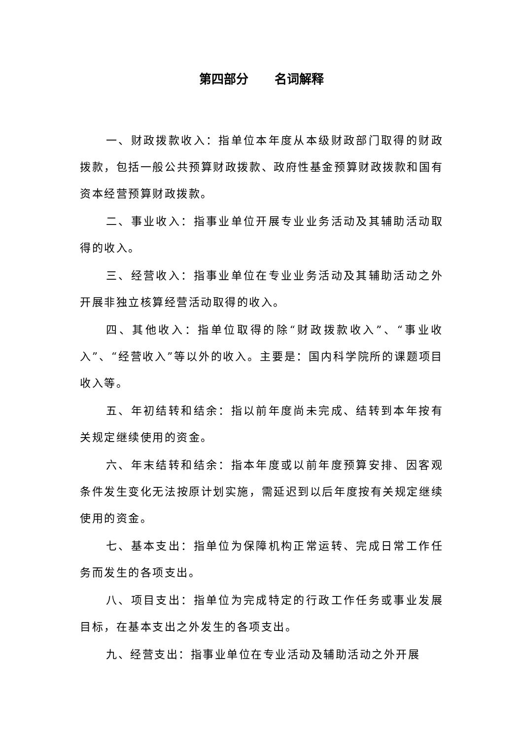第四部分 名词解释
一、财政拨款收入：指单位本年度从本级财政部门取得的财政拨款，包括一般公共预算财政拨款、政府性基金预算财政拨款和国有资本经营预算财政拨款。
二、事业收入：指事业单位开展专业业务活动及其辅助活动取得的收入。
三、经营收入：指事业单位在专业业务活动及其辅助活动之外开展非独立核算经营活动取得的收入。
四、其他收入：指单位取得的除“财政拨款收入”、“事业收入”、“经营收入”等以外的收入。主要是：国内科学院所的课题项目收入等。
五、年初结转和结余：指以前年度尚未完成、结转到本年按有关规定继续使用的资金。
六、年末结转和结余：指本年度或以前年度预算安排、因客观条件发生变化无法按原计划实施，需延迟到以后年度按有关规定继续使用的资金。
七、基本支出：指单位为保障机构正常运转、完成日常工作任务而发生的各项支出。
八、项目支出：指单位为完成特定的行政工作任务或事业发展目标，在基本支出之外发生的各项支出。
九、经营支出：指事业单位在专业活动及辅助活动之外开展